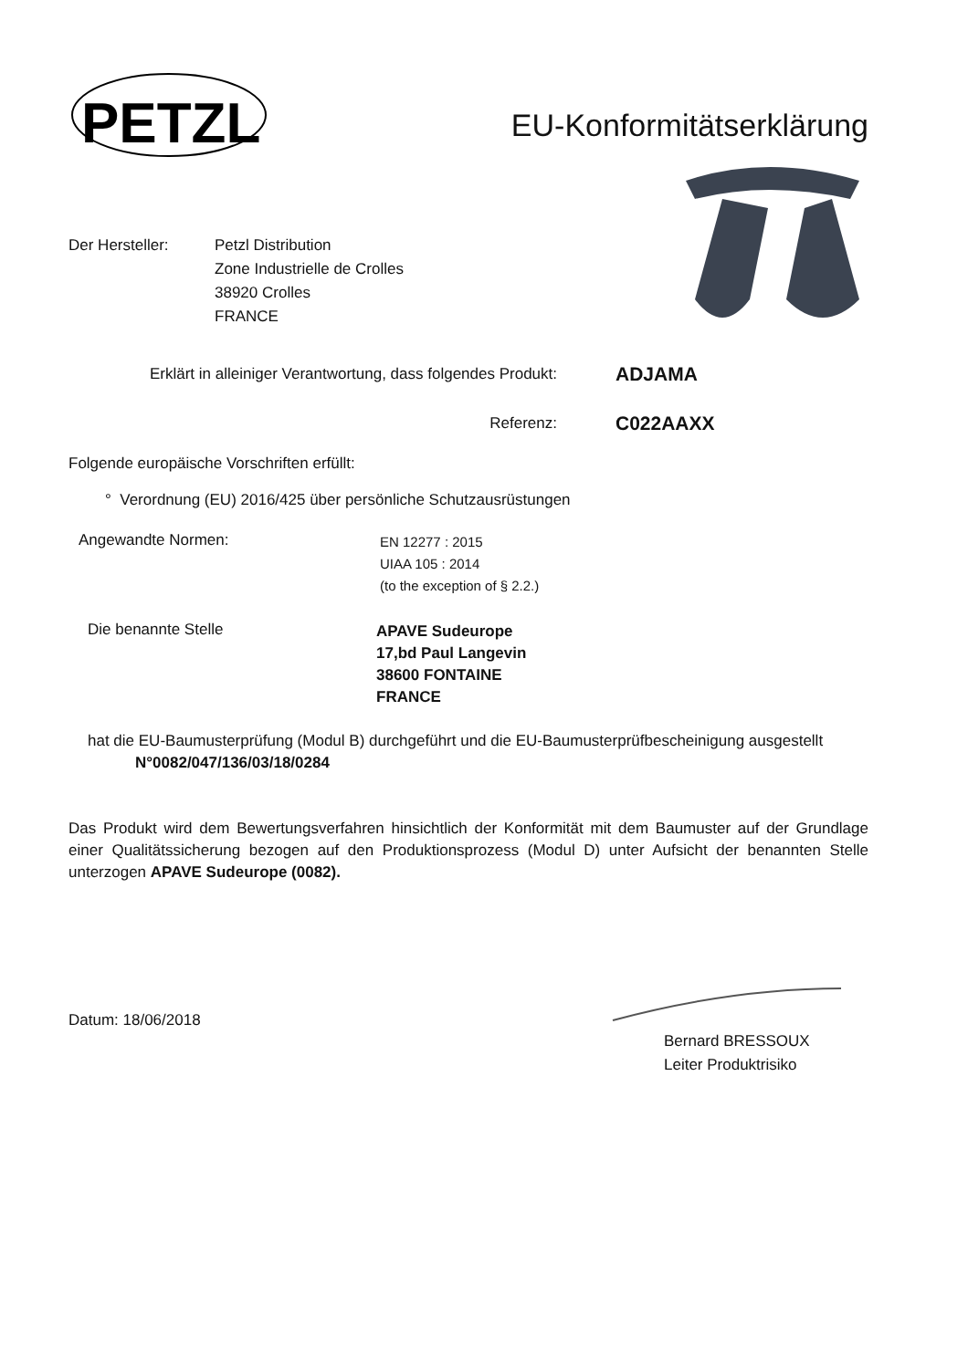PETZL
EU-Konformitätserklärung
Der Hersteller: Petzl Distribution
Zone Industrielle de Crolles
38920 Crolles
FRANCE
Erklärt in alleiniger Verantwortung, dass folgendes Produkt:
ADJAMA
Referenz:
C022AAXX
Folgende europäische Vorschriften erfüllt:
° Verordnung (EU) 2016/425 über persönliche Schutzausrüstungen
Angewandte Normen:
EN 12277 : 2015
UIAA 105 : 2014
(to the exception of § 2.2.)
Die benannte Stelle
APAVE Sudeurope
17,bd Paul Langevin
38600 FONTAINE
FRANCE
hat die EU-Baumusterprüfung (Modul B) durchgeführt und die EU-Baumusterprüfbescheinigung ausgestellt
N°0082/047/136/03/18/0284
Das Produkt wird dem Bewertungsverfahren hinsichtlich der Konformität mit dem Baumuster auf der Grundlage einer Qualitätssicherung bezogen auf den Produktionsprozess (Modul D) unter Aufsicht der benannten Stelle unterzogen APAVE Sudeurope (0082).
Datum: 18/06/2018
Bernard BRESSOUX
Leiter Produktrisiko